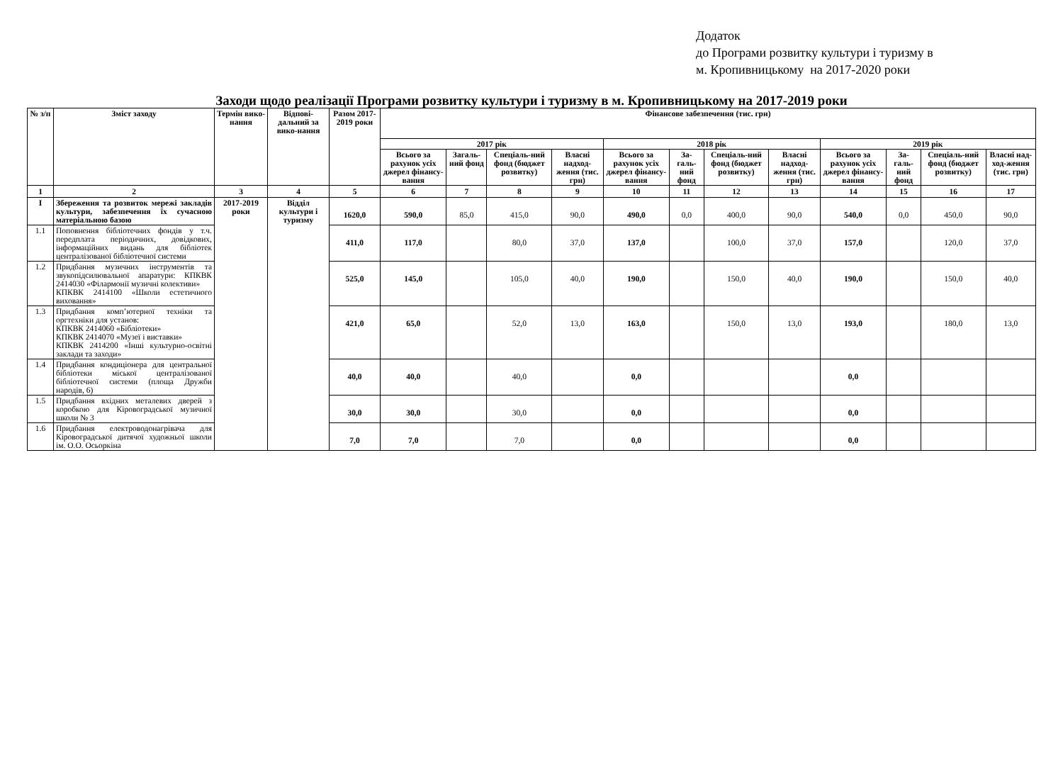Додаток
до Програми розвитку культури і туризму в
м. Кропивницькому на 2017-2020 роки
Заходи щодо реалізації Програми розвитку культури і туризму в м. Кропивницькому на 2017-2019 роки
| № з/п | Зміст заходу | Термін вико-нання | Відпові-дальний за вико-нання | Разом 2017-2019 роки | Фінансове забезпечення (тис. грн) | | | | | | | | | | | |
| --- | --- | --- | --- | --- | --- | --- | --- | --- | --- | --- | --- | --- | --- | --- | --- | --- |
| | | | | | 2017 рік | | | | 2018 рік | | | | 2019 рік | | | |
| | | | | | Всього за рахунок усіх джерел фінансу-вання | Загаль-ний фонд | Спеціаль-ний фонд (бюджет розвитку) | Власні надход-ження (тис. грн) | Всього за рахунок усіх джерел фінансу-вання | За-галь-ний фонд | Спеціаль-ний фонд (бюджет розвитку) | Власні надход-ження (тис. грн) | Всього за рахунок усіх джерел фінансу-вання | За-галь-ний фонд | Спеціаль-ний фонд (бюджет розвитку) | Власні над-ход-ження (тис. грн) |
| 1 | 2 | 3 | 4 | 5 | 6 | 7 | 8 | 9 | 10 | 11 | 12 | 13 | 14 | 15 | 16 | 17 |
| I | Збереження та розвиток мережі закладів культури, забезпечення їх сучасною матеріальною базою | 2017-2019 роки | Відділ культури і туризму | 1620,0 | 590,0 | 85,0 | 415,0 | 90,0 | 490,0 | 0,0 | 400,0 | 90,0 | 540,0 | 0,0 | 450,0 | 90,0 |
| 1.1 | Поповнення бібліотечних фондів у т.ч. передплата періодичних, довідкових, інформаційних видань для бібліотек централізованої бібліотечної системи | | | 411,0 | 117,0 | | 80,0 | 37,0 | 137,0 | | 100,0 | 37,0 | 157,0 | | 120,0 | 37,0 |
| 1.2 | Придбання музичних інструментів та звукопідсилювальної апаратури: КПКВК 2414030 «Філармонії музичні колективи» КПКВК 2414100 «Школи естетичного виховання» | | | 525,0 | 145,0 | | 105,0 | 40,0 | 190,0 | | 150,0 | 40,0 | 190,0 | | 150,0 | 40,0 |
| 1.3 | Придбання комп’ютерної техніки та оргтехніки для установ: КПКВК 2414060 «Бібліотеки» КПКВК 2414070 «Музеї і виставки» КПКВК 2414200 «Інші культурно-освітні заклади та заходи» | | | 421,0 | 65,0 | | 52,0 | 13,0 | 163,0 | | 150,0 | 13,0 | 193,0 | | 180,0 | 13,0 |
| 1.4 | Придбання кондиціонера для центральної бібліотеки міської централізованої бібліотечної системи (площа Дружби народів, 6) | | | 40,0 | 40,0 | | 40,0 | | 0,0 | | | | 0,0 | | | |
| 1.5 | Придбання вхідних металевих дверей з коробкою для Кіровоградської музичної школи № 3 | | | 30,0 | 30,0 | | 30,0 | | 0,0 | | | | 0,0 | | | |
| 1.6 | Придбання електроводонагрівача для Кіровоградської дитячої художньої школи ім. О.О. Осьоркіна | | | 7,0 | 7,0 | | 7,0 | | 0,0 | | | | 0,0 | | | |